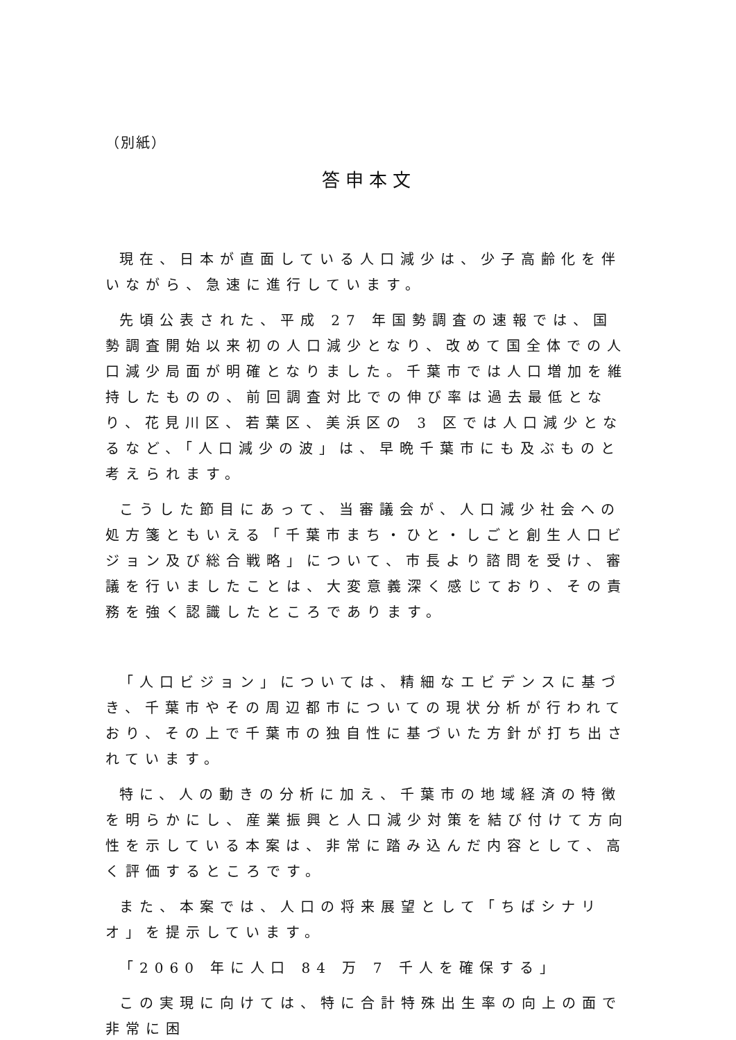（別紙）
答申本文
現在、日本が直面している人口減少は、少子高齢化を伴いながら、急速に進行しています。
先頃公表された、平成 27 年国勢調査の速報では、国勢調査開始以来初の人口減少となり、改めて国全体での人口減少局面が明確となりました。千葉市では人口増加を維持したものの、前回調査対比での伸び率は過去最低となり、花見川区、若葉区、美浜区の 3 区では人口減少となるなど、「人口減少の波」は、早晩千葉市にも及ぶものと考えられます。
こうした節目にあって、当審議会が、人口減少社会への処方箋ともいえる「千葉市まち・ひと・しごと創生人口ビジョン及び総合戦略」について、市長より諮問を受け、審議を行いましたことは、大変意義深く感じており、その責務を強く認識したところであります。
「人口ビジョン」については、精細なエビデンスに基づき、千葉市やその周辺都市についての現状分析が行われており、その上で千葉市の独自性に基づいた方針が打ち出されています。
特に、人の動きの分析に加え、千葉市の地域経済の特徴を明らかにし、産業振興と人口減少対策を結び付けて方向性を示している本案は、非常に踏み込んだ内容として、高く評価するところです。
また、本案では、人口の将来展望として「ちばシナリオ」を提示しています。
「2060 年に人口 84 万 7 千人を確保する」
この実現に向けては、特に合計特殊出生率の向上の面で非常に困